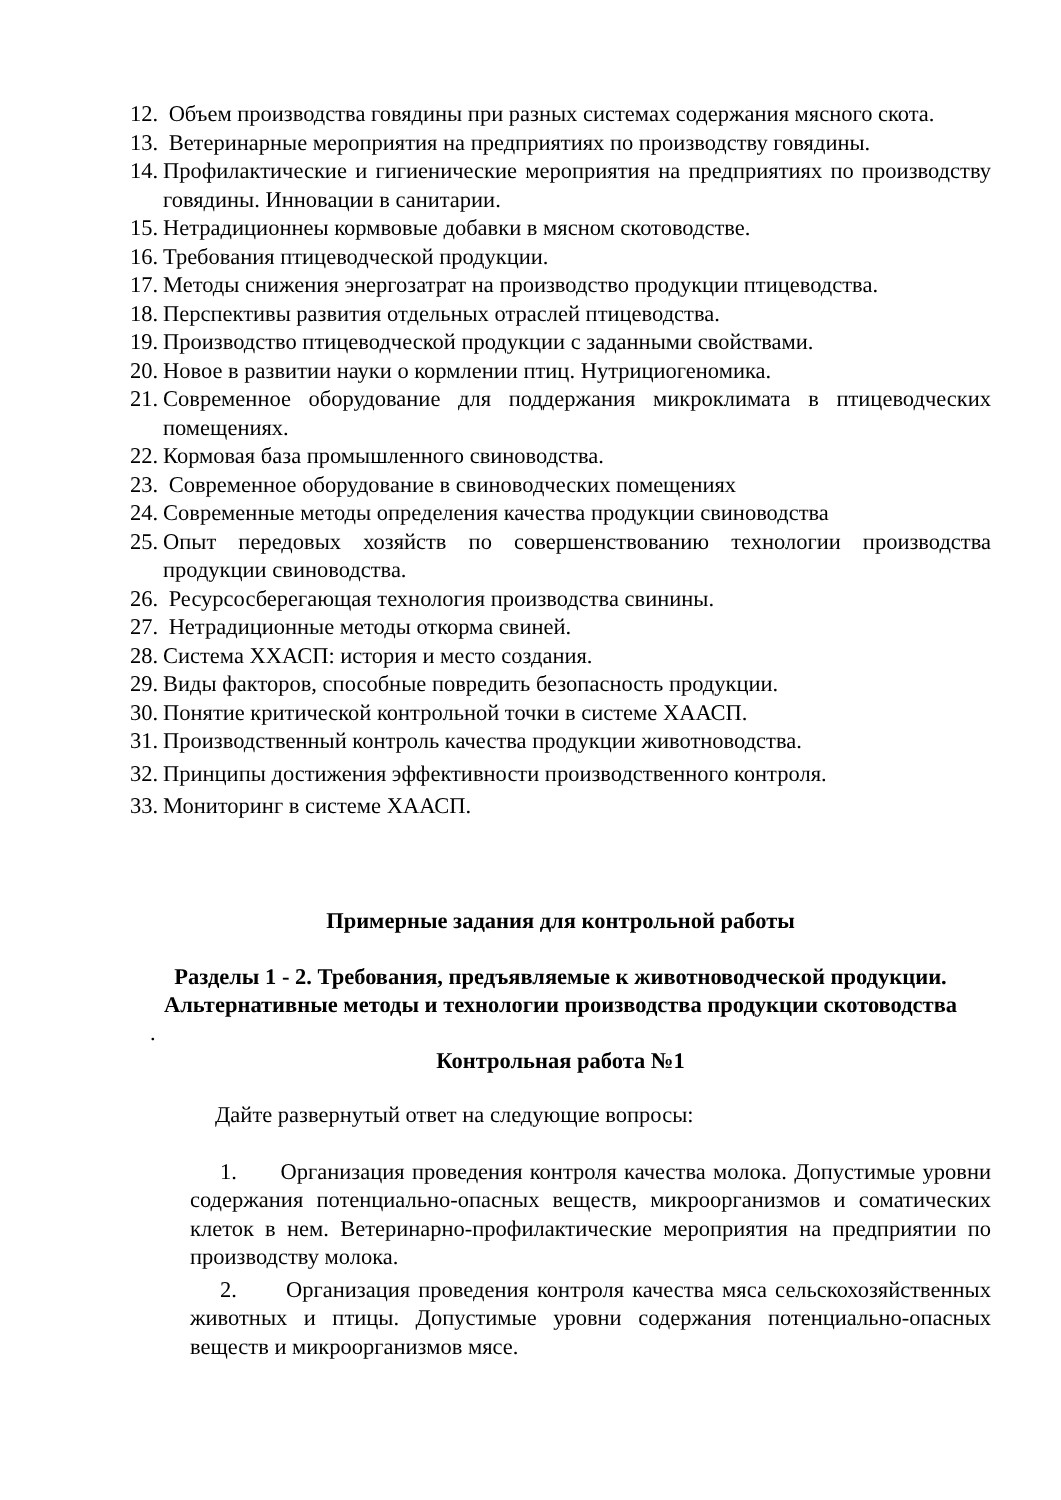12. Объем производства говядины при разных системах содержания мясного скота.
13. Ветеринарные мероприятия на предприятиях по производству говядины.
14. Профилактические и гигиенические мероприятия на предприятиях по производству говядины. Инновации в санитарии.
15. Нетрадиционнеы кормвовые добавки в мясном скотоводстве.
16. Требования птицеводческой продукции.
17. Методы снижения энергозатрат на производство продукции птицеводства.
18. Перспективы развития отдельных отраслей птицеводства.
19. Производство птицеводческой продукции с заданными свойствами.
20. Новое в развитии науки о кормлении птиц. Нутрициогеномика.
21. Современное оборудование для поддержания микроклимата в птицеводческих помещениях.
22. Кормовая база промышленного свиноводства.
23. Современное оборудование в свиноводческих помещениях
24. Современные методы определения качества продукции свиноводства
25. Опыт передовых хозяйств по совершенствованию технологии производства продукции свиноводства.
26. Ресурсосберегающая технология производства свинины.
27. Нетрадиционные методы откорма свиней.
28. Система ХХАСП: история и место создания.
29. Виды факторов, способные повредить безопасность продукции.
30. Понятие критической контрольной точки в системе ХААСП.
31. Производственный контроль качества продукции животноводства.
32. Принципы достижения эффективности производственного контроля.
33. Мониторинг в системе ХААСП.
Примерные задания для контрольной работы
Разделы 1 - 2. Требования, предъявляемые к животноводческой продукции. Альтернативные методы и технологии производства продукции скотоводства
.
Контрольная работа №1
Дайте развернутый ответ на следующие вопросы:
1. Организация проведения контроля качества молока. Допустимые уровни содержания потенциально-опасных веществ, микроорганизмов и соматических клеток в нем. Ветеринарно-профилактические мероприятия на предприятии по производству молока.
2. Организация проведения контроля качества мяса сельскохозяйственных животных и птицы. Допустимые уровни содержания потенциально-опасных веществ и микроорганизмов мясе.